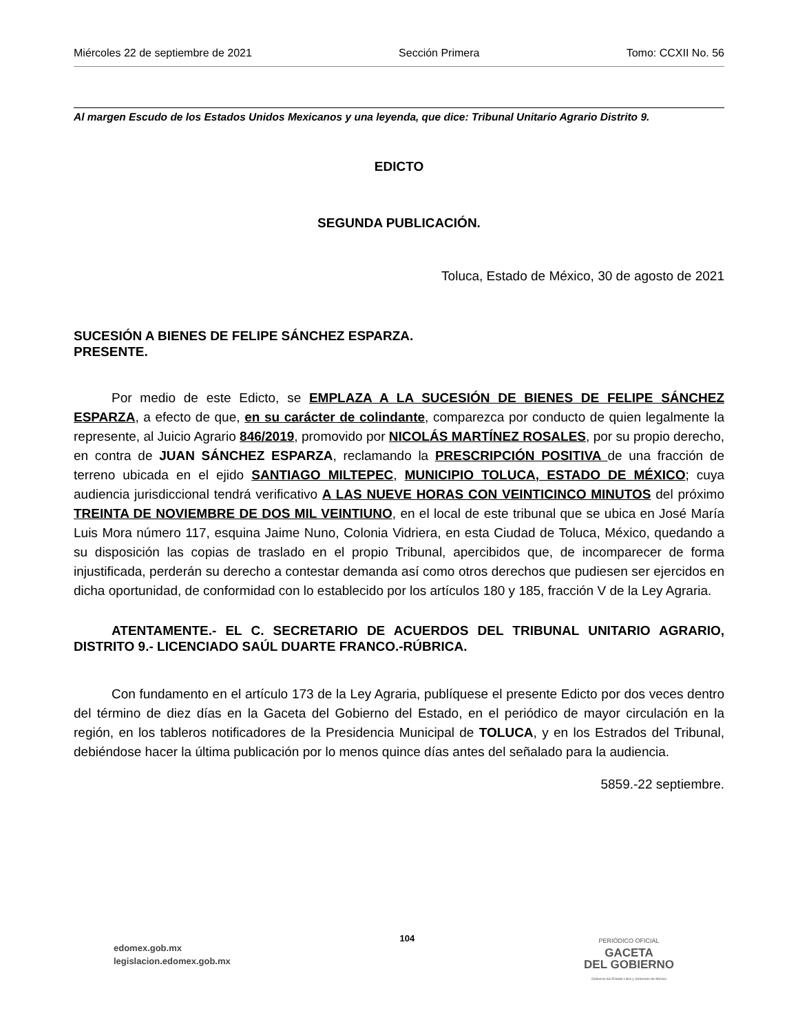Miércoles 22 de septiembre de 2021 Sección Primera Tomo: CCXII No. 56
Al margen Escudo de los Estados Unidos Mexicanos y una leyenda, que dice: Tribunal Unitario Agrario Distrito 9.
EDICTO
SEGUNDA PUBLICACIÓN.
Toluca, Estado de México, 30 de agosto de 2021
SUCESIÓN A BIENES DE FELIPE SÁNCHEZ ESPARZA.
PRESENTE.
Por medio de este Edicto, se EMPLAZA A LA SUCESIÓN DE BIENES DE FELIPE SÁNCHEZ ESPARZA, a efecto de que, en su carácter de colindante, comparezca por conducto de quien legalmente la represente, al Juicio Agrario 846/2019, promovido por NICOLÁS MARTÍNEZ ROSALES, por su propio derecho, en contra de JUAN SÁNCHEZ ESPARZA, reclamando la PRESCRIPCIÓN POSITIVA de una fracción de terreno ubicada en el ejido SANTIAGO MILTEPEC, MUNICIPIO TOLUCA, ESTADO DE MÉXICO; cuya audiencia jurisdiccional tendrá verificativo A LAS NUEVE HORAS CON VEINTICINCO MINUTOS del próximo TREINTA DE NOVIEMBRE DE DOS MIL VEINTIUNO, en el local de este tribunal que se ubica en José María Luis Mora número 117, esquina Jaime Nuno, Colonia Vidriera, en esta Ciudad de Toluca, México, quedando a su disposición las copias de traslado en el propio Tribunal, apercibidos que, de incomparecer de forma injustificada, perderán su derecho a contestar demanda así como otros derechos que pudiesen ser ejercidos en dicha oportunidad, de conformidad con lo establecido por los artículos 180 y 185, fracción V de la Ley Agraria.
ATENTAMENTE.- EL C. SECRETARIO DE ACUERDOS DEL TRIBUNAL UNITARIO AGRARIO, DISTRITO 9.- LICENCIADO SAÚL DUARTE FRANCO.-RÚBRICA.
Con fundamento en el artículo 173 de la Ley Agraria, publíquese el presente Edicto por dos veces dentro del término de diez días en la Gaceta del Gobierno del Estado, en el periódico de mayor circulación en la región, en los tableros notificadores de la Presidencia Municipal de TOLUCA, y en los Estrados del Tribunal, debiéndose hacer la última publicación por lo menos quince días antes del señalado para la audiencia.
5859.-22 septiembre.
edomex.gob.mx
legislacion.edomex.gob.mx
104
PERIÓDICO OFICIAL
GACETA
DEL GOBIERNO
Gobierno del Estado Libre y Soberano de México